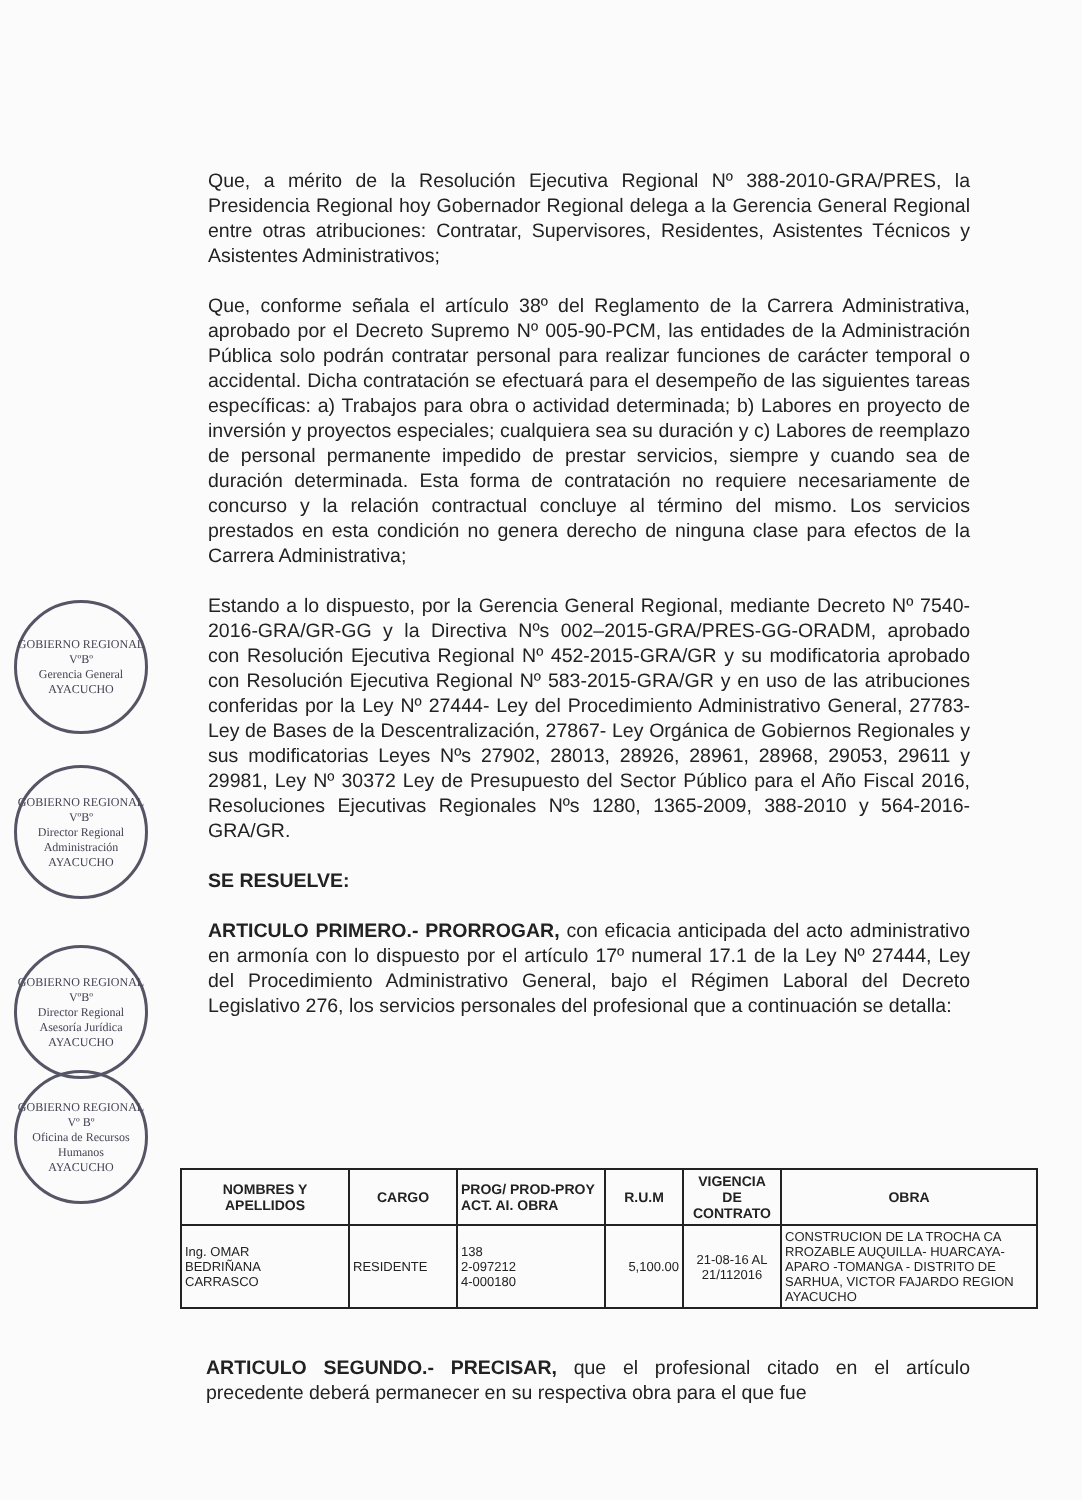GOBIERNO REGIONAL
VºBº
Gerencia General
AYACUCHO
GOBIERNO REGIONAL
VºBº
Director Regional Administración
AYACUCHO
GOBIERNO REGIONAL
VºBº
Director Regional Asesoría Jurídica
AYACUCHO
GOBIERNO REGIONAL
Vº Bº
Oficina de Recursos Humanos
AYACUCHO
Que, a mérito de la Resolución Ejecutiva Regional Nº 388-2010-GRA/PRES, la Presidencia Regional hoy Gobernador Regional delega a la Gerencia General Regional entre otras atribuciones: Contratar, Supervisores, Residentes, Asistentes Técnicos y Asistentes Administrativos;
Que, conforme señala el artículo 38º del Reglamento de la Carrera Administrativa, aprobado por el Decreto Supremo Nº 005-90-PCM, las entidades de la Administración Pública solo podrán contratar personal para realizar funciones de carácter temporal o accidental. Dicha contratación se efectuará para el desempeño de las siguientes tareas específicas: a) Trabajos para obra o actividad determinada; b) Labores en proyecto de inversión y proyectos especiales; cualquiera sea su duración y c) Labores de reemplazo de personal permanente impedido de prestar servicios, siempre y cuando sea de duración determinada. Esta forma de contratación no requiere necesariamente de concurso y la relación contractual concluye al término del mismo. Los servicios prestados en esta condición no genera derecho de ninguna clase para efectos de la Carrera Administrativa;
Estando a lo dispuesto, por la Gerencia General Regional, mediante Decreto Nº 7540-2016-GRA/GR-GG y la Directiva Nºs 002–2015-GRA/PRES-GG-ORADM, aprobado con Resolución Ejecutiva Regional Nº 452-2015-GRA/GR y su modificatoria aprobado con Resolución Ejecutiva Regional Nº 583-2015-GRA/GR y en uso de las atribuciones conferidas por la Ley Nº 27444- Ley del Procedimiento Administrativo General, 27783-Ley de Bases de la Descentralización, 27867- Ley Orgánica de Gobiernos Regionales y sus modificatorias Leyes Nºs 27902, 28013, 28926, 28961, 28968, 29053, 29611 y 29981, Ley Nº 30372 Ley de Presupuesto del Sector Público para el Año Fiscal 2016, Resoluciones Ejecutivas Regionales Nºs 1280, 1365-2009, 388-2010 y 564-2016-GRA/GR.
SE RESUELVE:
ARTICULO PRIMERO.- PRORROGAR, con eficacia anticipada del acto administrativo en armonía con lo dispuesto por el artículo 17º numeral 17.1 de la Ley Nº 27444, Ley del Procedimiento Administrativo General, bajo el Régimen Laboral del Decreto Legislativo 276, los servicios personales del profesional que a continuación se detalla:
| NOMBRES Y APELLIDOS | CARGO | PROG/ PROD-PROY ACT. AI. OBRA | R.U.M | VIGENCIA DE CONTRATO | OBRA |
| --- | --- | --- | --- | --- | --- |
| Ing. OMAR BEDRIÑANA CARRASCO | RESIDENTE | 138 2-097212 4-000180 | 5,100.00 | 21-08-16 AL 21/112016 | CONSTRUCION DE LA TROCHA CA RROZABLE AUQUILLA- HUARCAYA-APARO -TOMANGA - DISTRITO DE SARHUA, VICTOR FAJARDO REGION AYACUCHO |
ARTICULO SEGUNDO.- PRECISAR, que el profesional citado en el artículo precedente deberá permanecer en su respectiva obra para el que fue